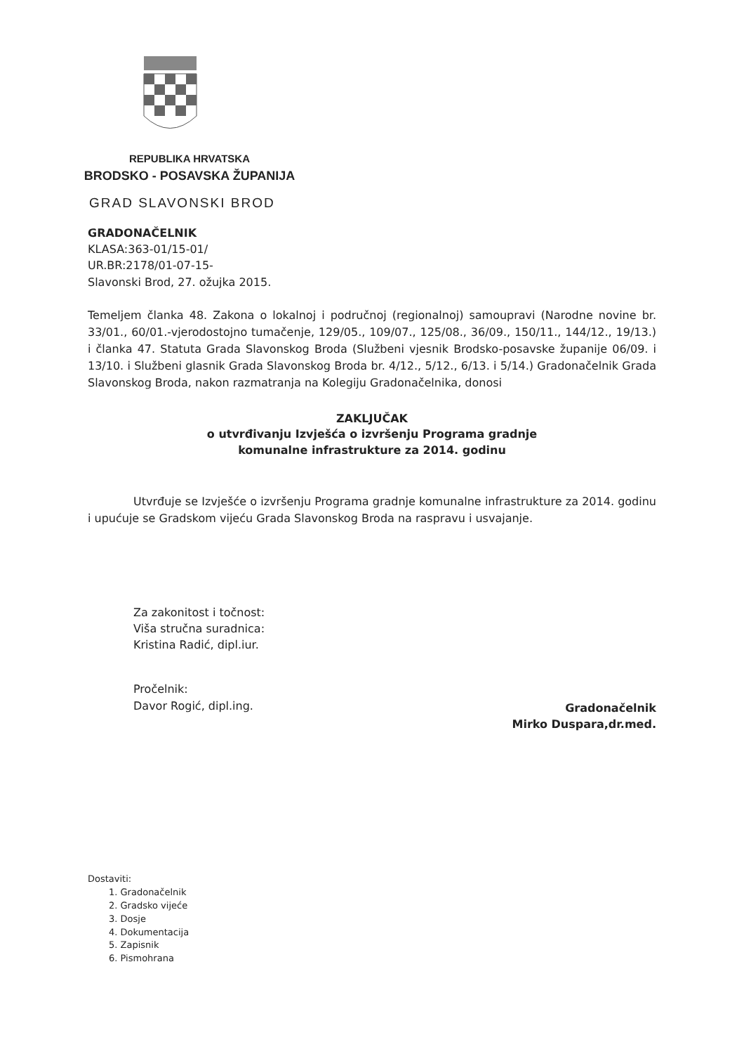REPUBLIKA HRVATSKA
BRODSKO - POSAVSKA ŽUPANIJA
GRAD SLAVONSKI BROD
GRADONAČELNIK
KLASA:363-01/15-01/
UR.BR:2178/01-07-15-
Slavonski Brod, 27. ožujka 2015.
Temeljem članka 48. Zakona o lokalnoj i područnoj (regionalnoj) samoupravi (Narodne novine br. 33/01., 60/01.-vjerodostojno tumačenje, 129/05., 109/07., 125/08., 36/09., 150/11., 144/12., 19/13.) i članka 47. Statuta Grada Slavonskog Broda (Službeni vjesnik Brodsko-posavske županije 06/09. i 13/10. i Službeni glasnik Grada Slavonskog Broda br. 4/12., 5/12., 6/13. i 5/14.) Gradonačelnik Grada Slavonskog Broda, nakon razmatranja na Kolegiju Gradonačelnika, donosi
ZAKLJUČAK
o utvrđivanju Izvješća o izvršenju Programa gradnje
komunalne infrastrukture za 2014. godinu
Utvrđuje se Izvješće o izvršenju Programa gradnje komunalne infrastrukture za 2014. godinu i upućuje se Gradskom vijeću Grada Slavonskog Broda na raspravu i usvajanje.
Za zakonitost i točnost:
Viša stručna suradnica:
Kristina Radić, dipl.iur.
Pročelnik:
Davor Rogić, dipl.ing.
Gradonačelnik
Mirko Duspara,dr.med.
Dostaviti:
1. Gradonačelnik
2. Gradsko vijeće
3. Dosje
4. Dokumentacija
5. Zapisnik
6. Pismohrana